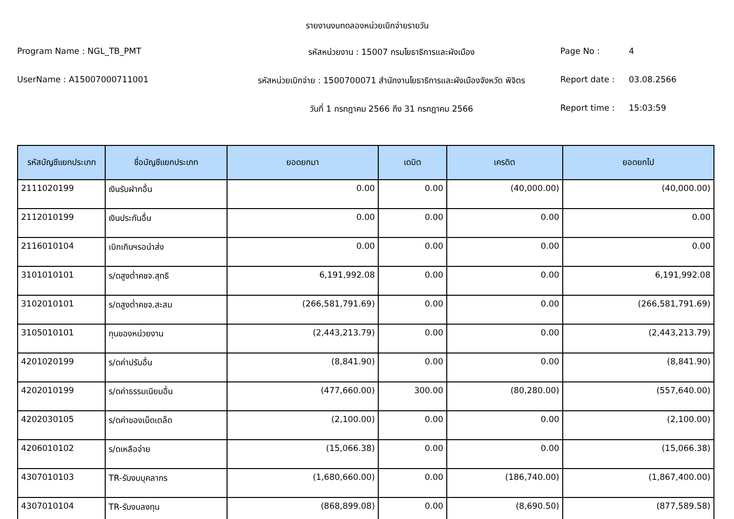รายงานงบทดลองหน่วยเบิกจ่ายรายวัน
Program Name : NGL_TB_PMT
รหัสหน่วยงาน : 15007 กรมโยธาธิการและผังเมือง
Page No :
4
UserName : A15007000711001
รหัสหน่วยเบิกจ่าย : 1500700071 สำนักงานโยธาธิการและผังเมืองจังหวัด พิจิตร
Report date :
03.08.2566
วันที่ 1 กรกฎาคม 2566 ถึง 31 กรกฎาคม 2566
Report time :
15:03:59
| รหัสบัญชีแยกประเภท | ชื่อบัญชีแยกประเภท | ยอดยกมา | เดบิต | เครดิต | ยอดยกไป |
| --- | --- | --- | --- | --- | --- |
| 2111020199 | เงินรับฝากอื่น | 0.00 | 0.00 | (40,000.00) | (40,000.00) |
| 2112010199 | เงินประกันอื่น | 0.00 | 0.00 | 0.00 | 0.00 |
| 2116010104 | เบิกเกินฯรอนำส่ง | 0.00 | 0.00 | 0.00 | 0.00 |
| 3101010101 | ร/ดสูงต่ำคชจ.สุทธิ | 6,191,992.08 | 0.00 | 0.00 | 6,191,992.08 |
| 3102010101 | ร/ดสูงต่ำคชจ.สะสม | (266,581,791.69) | 0.00 | 0.00 | (266,581,791.69) |
| 3105010101 | ทุนของหน่วยงาน | (2,443,213.79) | 0.00 | 0.00 | (2,443,213.79) |
| 4201020199 | ร/ดค่าปรับอื่น | (8,841.90) | 0.00 | 0.00 | (8,841.90) |
| 4202010199 | ร/ดค่าธรรมเนียมอื่น | (477,660.00) | 300.00 | (80,280.00) | (557,640.00) |
| 4202030105 | ร/ดค่าของเบ็ดเตล็ด | (2,100.00) | 0.00 | 0.00 | (2,100.00) |
| 4206010102 | ร/ดเหลือจ่าย | (15,066.38) | 0.00 | 0.00 | (15,066.38) |
| 4307010103 | TR-รับงบบุคลากร | (1,680,660.00) | 0.00 | (186,740.00) | (1,867,400.00) |
| 4307010104 | TR-รับงบลงทุน | (868,899.08) | 0.00 | (8,690.50) | (877,589.58) |